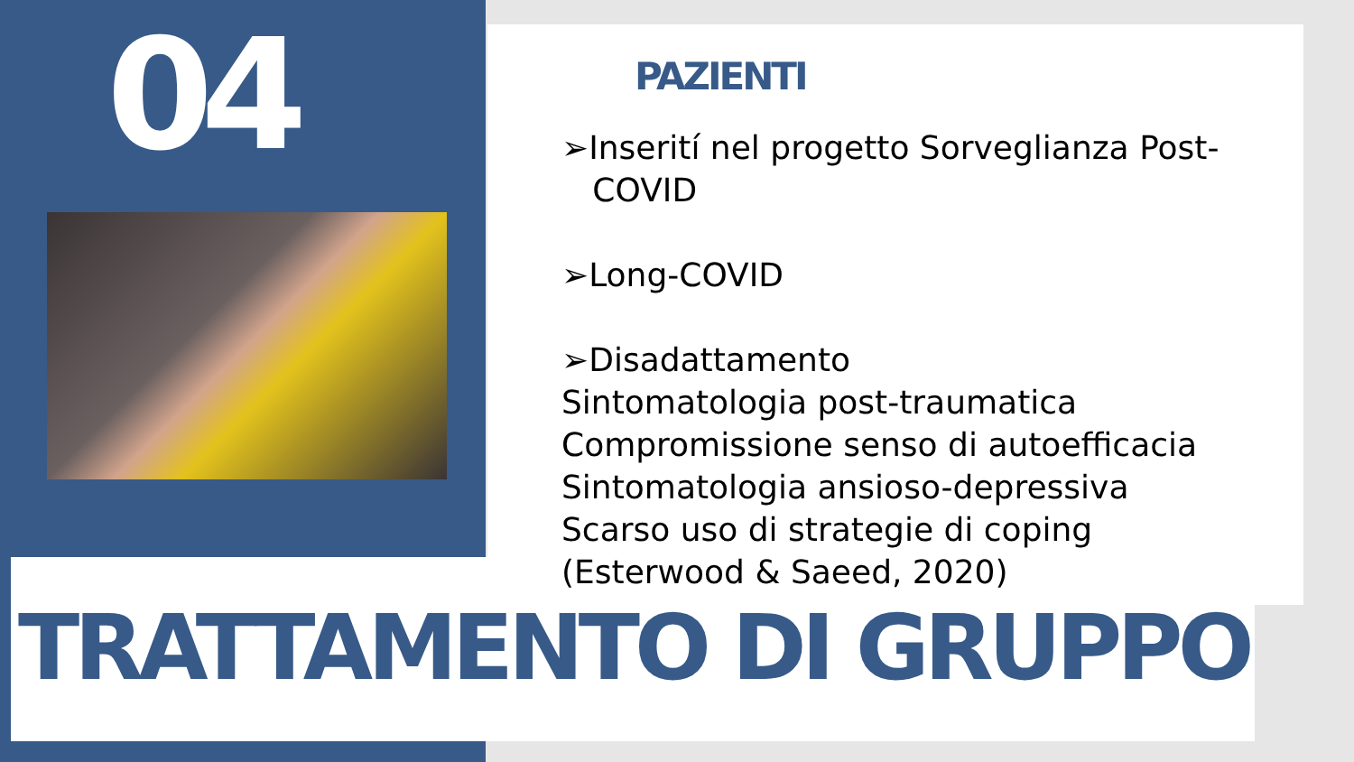04 PAZIENTI
➢Inserití nel progetto Sorveglianza Post-
COVID
➢Long-COVID
➢Disadattamento
Sintomatologia post-traumatica
Compromissione senso di autoefficacia
Sintomatologia ansioso-depressiva
Scarso uso di strategie di coping
(Esterwood & Saeed, 2020)
TRATTAMENTO DI GRUPPO